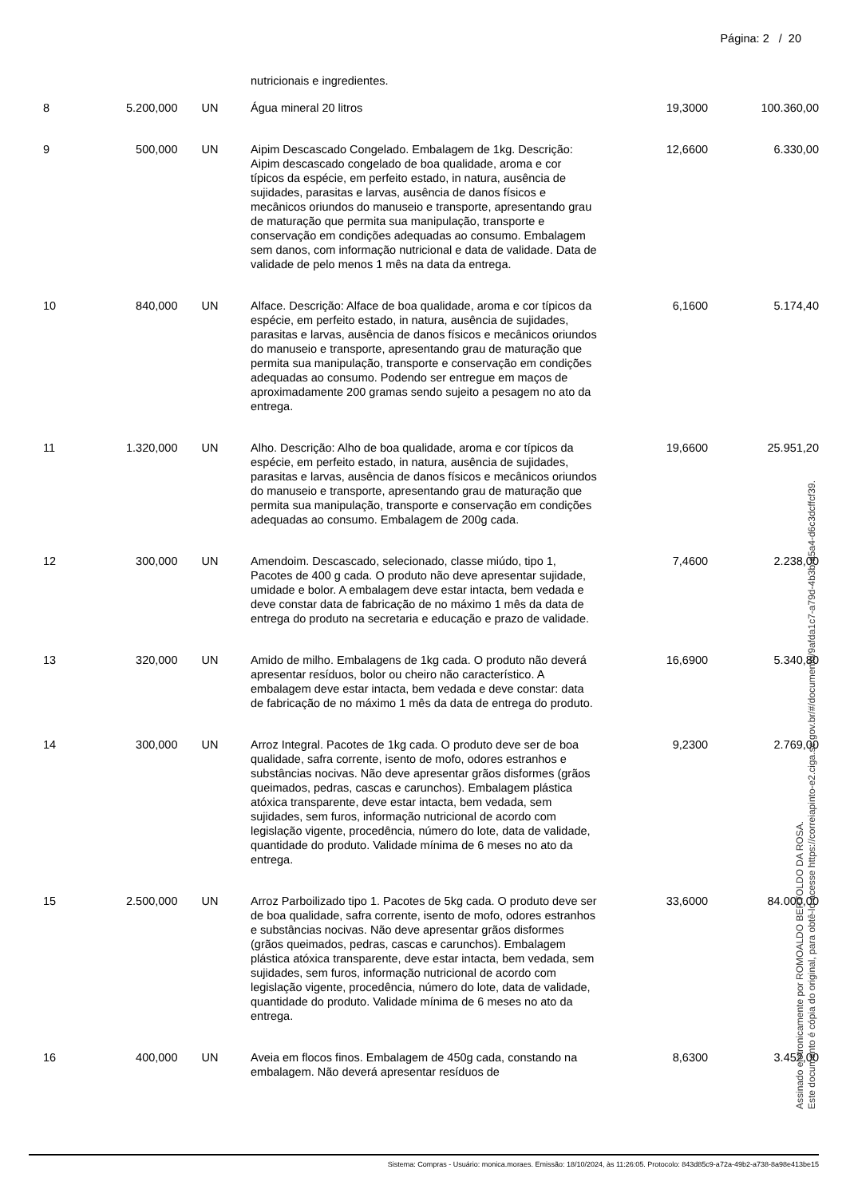Página: 2 / 20
| | | | nutricionais e ingredientes. | | |
| 8 | 5.200,000 | UN | Água mineral 20 litros | 19,3000 | 100.360,00 |
| 9 | 500,000 | UN | Aipim Descascado Congelado. Embalagem de 1kg. Descrição: Aipim descascado congelado de boa qualidade, aroma e cor típicos da espécie, em perfeito estado, in natura, ausência de sujidades, parasitas e larvas, ausência de danos físicos e mecânicos oriundos do manuseio e transporte, apresentando grau de maturação que permita sua manipulação, transporte e conservação em condições adequadas ao consumo. Embalagem sem danos, com informação nutricional e data de validade. Data de validade de pelo menos 1 mês na data da entrega. | 12,6600 | 6.330,00 |
| 10 | 840,000 | UN | Alface. Descrição: Alface de boa qualidade, aroma e cor típicos da espécie, em perfeito estado, in natura, ausência de sujidades, parasitas e larvas, ausência de danos físicos e mecânicos oriundos do manuseio e transporte, apresentando grau de maturação que permita sua manipulação, transporte e conservação em condições adequadas ao consumo. Podendo ser entregue em maços de aproximadamente 200 gramas sendo sujeito a pesagem no ato da entrega. | 6,1600 | 5.174,40 |
| 11 | 1.320,000 | UN | Alho. Descrição: Alho de boa qualidade, aroma e cor típicos da espécie, em perfeito estado, in natura, ausência de sujidades, parasitas e larvas, ausência de danos físicos e mecânicos oriundos do manuseio e transporte, apresentando grau de maturação que permita sua manipulação, transporte e conservação em condições adequadas ao consumo. Embalagem de 200g cada. | 19,6600 | 25.951,20 |
| 12 | 300,000 | UN | Amendoim. Descascado, selecionado, classe miúdo, tipo 1, Pacotes de 400 g cada. O produto não deve apresentar sujidade, umidade e bolor. A embalagem deve estar intacta, bem vedada e deve constar data de fabricação de no máximo 1 mês da data de entrega do produto na secretaria e educação e prazo de validade. | 7,4600 | 2.238,00 |
| 13 | 320,000 | UN | Amido de milho. Embalagens de 1kg cada. O produto não deverá apresentar resíduos, bolor ou cheiro não característico. A embalagem deve estar intacta, bem vedada e deve constar: data de fabricação de no máximo 1 mês da data de entrega do produto. | 16,6900 | 5.340,80 |
| 14 | 300,000 | UN | Arroz Integral. Pacotes de 1kg cada. O produto deve ser de boa qualidade, safra corrente, isento de mofo, odores estranhos e substâncias nocivas. Não deve apresentar grãos disformes (grãos queimados, pedras, cascas e carunchos). Embalagem plástica atóxica transparente, deve estar intacta, bem vedada, sem sujidades, sem furos, informação nutricional de acordo com legislação vigente, procedência, número do lote, data de validade, quantidade do produto. Validade mínima de 6 meses no ato da entrega. | 9,2300 | 2.769,00 |
| 15 | 2.500,000 | UN | Arroz Parboilizado tipo 1. Pacotes de 5kg cada. O produto deve ser de boa qualidade, safra corrente, isento de mofo, odores estranhos e substâncias nocivas. Não deve apresentar grãos disformes (grãos queimados, pedras, cascas e carunchos). Embalagem plástica atóxica transparente, deve estar intacta, bem vedada, sem sujidades, sem furos, informação nutricional de acordo com legislação vigente, procedência, número do lote, data de validade, quantidade do produto. Validade mínima de 6 meses no ato da entrega. | 33,6000 | 84.000,00 |
| 16 | 400,000 | UN | Aveia em flocos finos. Embalagem de 450g cada, constando na embalagem. Não deverá apresentar resíduos de | 8,6300 | 3.452,00 |
Assinado eletronicamente por ROMOALDO BERTOLDO DA ROSA.
Este documento é cópia do original, para obtê-lo acesse https://correiapinto-e2.ciga.sc.gov.br/#/documento/9afda1c7-a79d-4b3b-a5a4-d6c3dcffcf39.
Sistema: Compras - Usuário: monica.moraes. Emissão: 18/10/2024, às 11:26:05. Protocolo: 843d85c9-a72a-49b2-a738-8a98e413be15